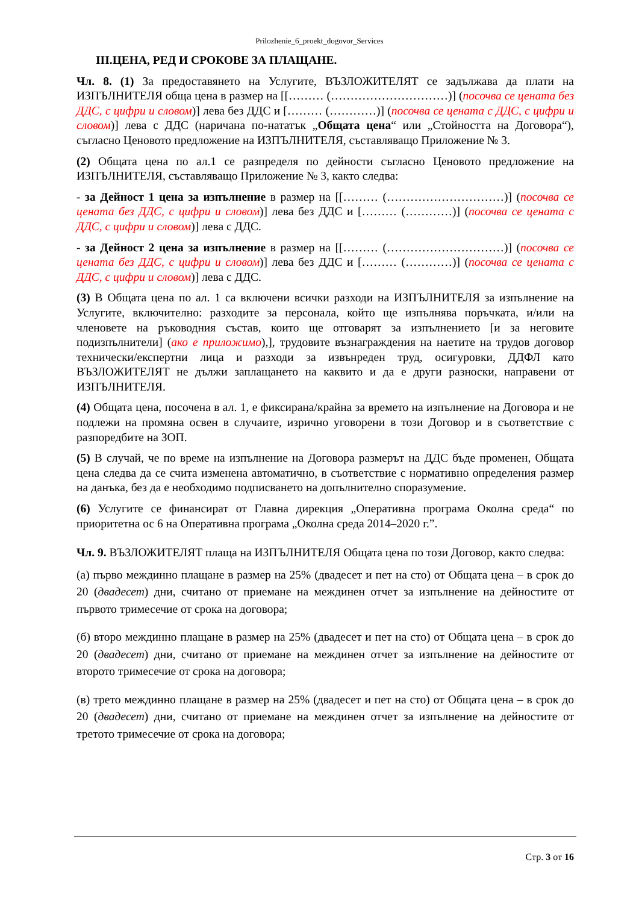Prilozhenie_6_proekt_dogovor_Services
III.ЦЕНА, РЕД И СРОКОВЕ ЗА ПЛАЩАНЕ.
Чл. 8. (1) За предоставянето на Услугите, ВЪЗЛОЖИТЕЛЯТ се задължава да плати на ИЗПЪЛНИТЕЛЯ обща цена в размер на [[……… (…………………………)] (посочва се цената без ДДС, с цифри и словом)] лева без ДДС и [……… (…………)] (посочва се цената с ДДС, с цифри и словом)] лева с ДДС (наричана по-нататък „Общата цена“ или „Стойността на Договора“), съгласно Ценовото предложение на ИЗПЪЛНИТЕЛЯ, съставляващо Приложение № 3.
(2) Общата цена по ал.1 се разпределя по дейности съгласно Ценовото предложение на ИЗПЪЛНИТЕЛЯ, съставляващо Приложение № 3, както следва:
- за Дейност 1 цена за изпълнение в размер на [[……… (…………………………)] (посочва се цената без ДДС, с цифри и словом)] лева без ДДС и [……… (…………)] (посочва се цената с ДДС, с цифри и словом)] лева с ДДС.
- за Дейност 2 цена за изпълнение в размер на [[……… (…………………………)] (посочва се цената без ДДС, с цифри и словом)] лева без ДДС и [……… (…………)] (посочва се цената с ДДС, с цифри и словом)] лева с ДДС.
(3) В Общата цена по ал. 1 са включени всички разходи на ИЗПЪЛНИТЕЛЯ за изпълнение на Услугите, включително: разходите за персонала, който ще изпълнява поръчката, и/или на членовете на ръководния състав, които ще отговарят за изпълнението [и за неговите подизпълнители] (ако е приложимо),], трудовите възнаграждения на наетите на трудов договор технически/експертни лица и разходи за извънреден труд, осигуровки, ДДФЛ като ВЪЗЛОЖИТЕЛЯТ не дължи заплащането на каквито и да е други разноски, направени от ИЗПЪЛНИТЕЛЯ.
(4) Общата цена, посочена в ал. 1, е фиксирана/крайна за времето на изпълнение на Договора и не подлежи на промяна освен в случаите, изрично уговорени в този Договор и в съответствие с разпоредбите на ЗОП.
(5) В случай, че по време на изпълнение на Договора размерът на ДДС бъде променен, Общата цена следва да се счита изменена автоматично, в съответствие с нормативно определения размер на данъка, без да е необходимо подписването на допълнително споразумение.
(6) Услугите се финансират от Главна дирекция „Оперативна програма Околна среда“ по приоритетна ос 6 на Оперативна програма „Околна среда 2014–2020 г.”.
Чл. 9. ВЪЗЛОЖИТЕЛЯТ плаща на ИЗПЪЛНИТЕЛЯ Общата цена по този Договор, както следва:
(а) първо междинно плащане в размер на 25% (двадесет и пет на сто) от Общата цена – в срок до 20 (двадесет) дни, считано от приемане на междинен отчет за изпълнение на дейностите от първото тримесечие от срока на договора;
(б) второ междинно плащане в размер на 25% (двадесет и пет на сто) от Общата цена – в срок до 20 (двадесет) дни, считано от приемане на междинен отчет за изпълнение на дейностите от второто тримесечие от срока на договора;
(в) трето междинно плащане в размер на 25% (двадесет и пет на сто) от Общата цена – в срок до 20 (двадесет) дни, считано от приемане на междинен отчет за изпълнение на дейностите от третото тримесечие от срока на договора;
Стр. 3 от 16